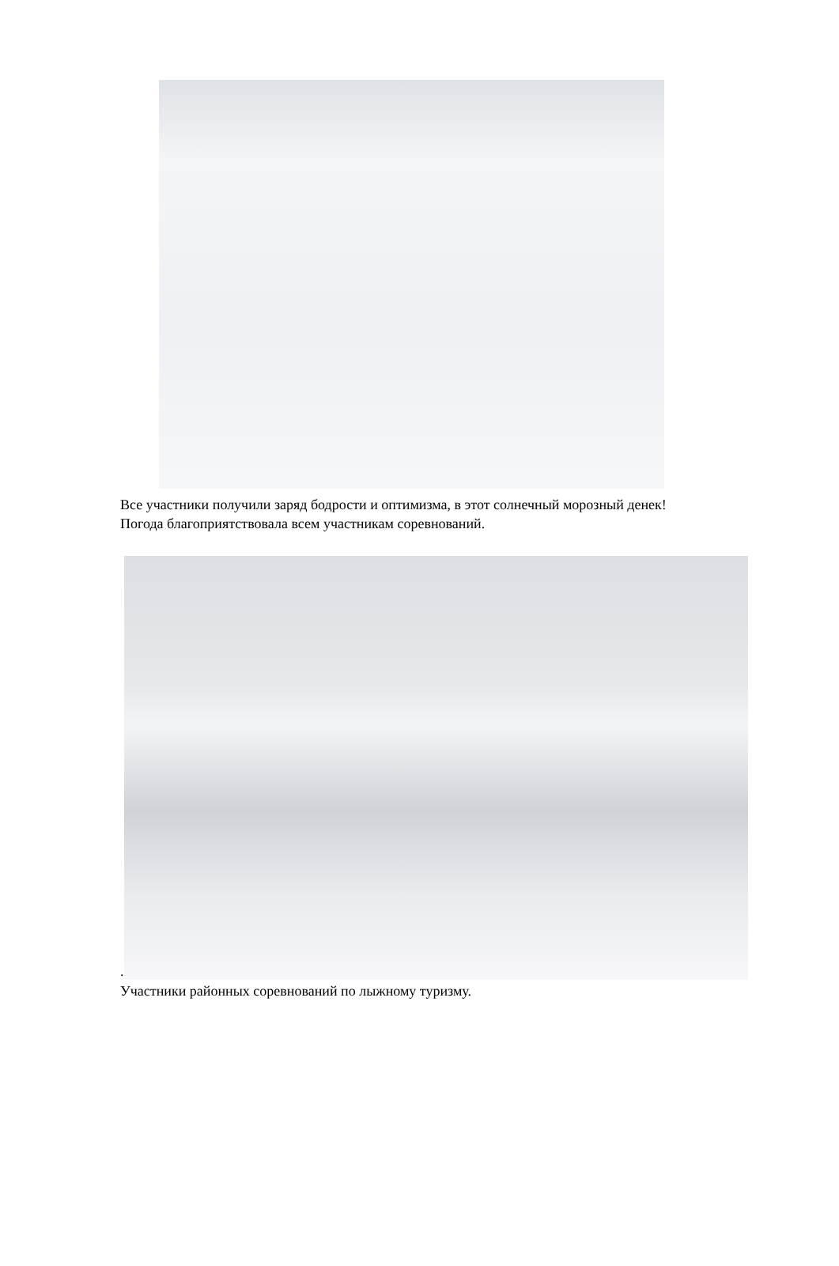Все участники получили заряд бодрости и оптимизма, в этот солнечный морозный денек!
Погода благоприятствовала всем участникам соревнований.
.
Участники районных соревнований по лыжному туризму.